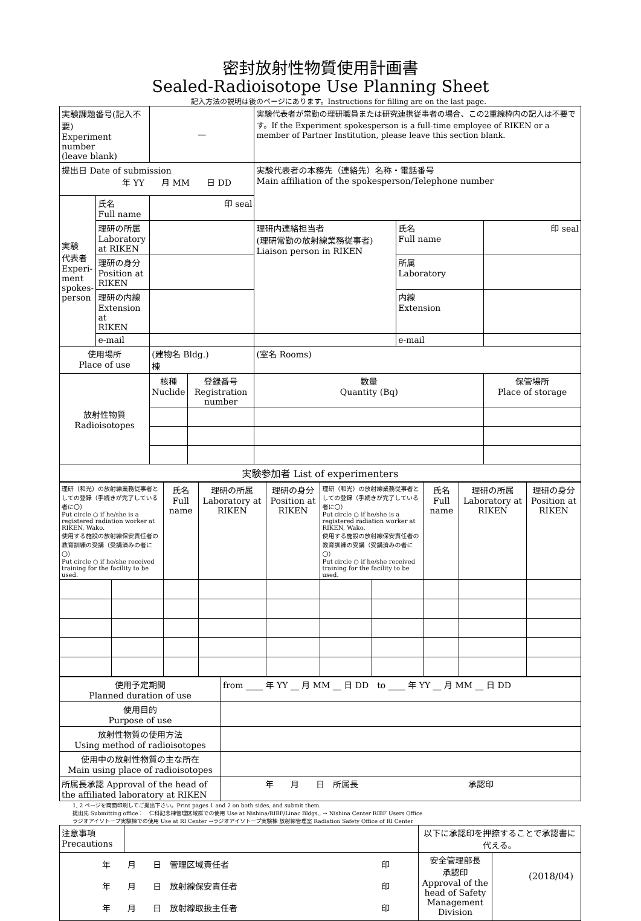密封放射性物質使用計画書
Sealed-Radioisotope Use Planning Sheet
記入方法の説明は後のページにあります。Instructions for filling are on the last page.
| 実験課題番号(記入不要) Experiment number (leave blank) | | — | | 実験代表者が常勤の理研職員または研究連携従事者の場合、この2重線枠内の記入は不要です。If the Experiment spokesperson is a full-time employee of RIKEN or a member of Partner Institution, please leave this section blank. | | |
| 提出日 Date of submission 年 YY 月 MM 日 DD | | | | 実験代表者の本務先（連絡先）名称・電話番号 Main affiliation of the spokesperson/Telephone number | | |
| 実験 代表者 Experi- ment spokes- person | 氏名 Full name | 印 seal | | | | |
| | 理研の所属 Laboratory at RIKEN | | | 理研内連絡担当者 (理研常勤の放射線業務従事者) Liaison person in RIKEN | 氏名 Full name | 印 seal |
| | 理研の身分 Position at RIKEN | | | | 所属 Laboratory | |
| | 理研の内線 Extension at RIKEN | | | | 内線 Extension | |
| | e-mail | | | | e-mail | |
| 使用場所 Place of use | | (建物名 Bldg.) 棟 | | (室名 Rooms) | | |
| 放射性物質 Radioisotopes | | 核種 Nuclide | 登録番号 Registration number | 数量 Quantity (Bq) | | 保管場所 Place of storage |
| 実験参加者 List of experimenters | | | | | | |
| 理研（和光）の放射線業務従事者としての登録（手続きが完了している者に〇） Put circle ○ if he/she is a registered radiation worker at RIKEN, Wako. 使用する施設の放射線保安責任者の教育訓練の受講（受講済みの者に〇） Put circle ○ if he/she received training for the facility to be used. | | 氏名 Full name | 理研の所属 Laboratory at RIKEN | 理研の身分 Position at RIKEN | 理研（和光）の放射線業務従事者としての登録（手続きが完了している者に〇） Put circle ○ if he/she is a registered radiation worker at RIKEN, Wako. 使用する施設の放射線保安責任者の教育訓練の受講（受講済みの者に〇） Put circle ○ if he/she received training for the facility to be used. | | 氏名 Full name | 理研の所属 Laboratory at RIKEN | 理研の身分 Position at RIKEN |
| 使用予定期間 Planned duration of use | from ____ 年 YY __ 月 MM __ 日 DD to ____ 年 YY __ 月 MM __ 日 DD |
| 使用目的 Purpose of use | |
| 放射性物質の使用方法 Using method of radioisotopes | |
| 使用中の放射性物質の主な所在 Main using place of radioisotopes | |
| 所属長承認 Approval of the head of the affiliated laboratory at RIKEN | 年 月 日 所属長 承認印 |
1, 2 ページを両面印刷してご提出下さい。Print pages 1 and 2 on both sides, and submit them.
提出先 Submitting office：　仁科記念棟管理区域群での使用 Use at Nishina/RIBF/Linac Bldgs., → Nishina Center RIBF Users Office
ラジオアイソトープ実験棟での使用 Use at RI Center →ラジオアイソトープ実験棟 放射線管理室 Radiation Safety Office of RI Center
| 注意事項 Precautions | | 以下に承認印を押捺することで承認書に代える。 | |
| 年 月 日 管理区域責任者 印 年 月 日 放射線保安責任者 印 年 月 日 放射線取扱主任者 印 | | 安全管理部長 承認印 Approval of the head of Safety Management Division | |
(2018/04)